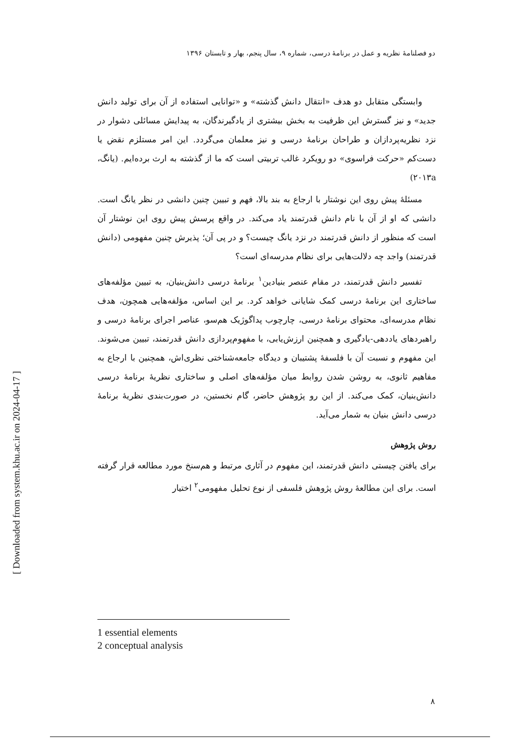[ Downloaded from system.khu.ac.ir on 2024-04-17 ]
دو فصلنامهٔ نظریه و عمل در برنامهٔ درسی، شماره ۹، سال پنجم، بهار و تابستان ۱۳۹۶
وابستگی متقابل دو هدف «انتقال دانش گذشته» و «توانایی استفاده از آن برای تولید دانش جدید» و نیز گسترش این ظرفیت به بخش بیشتری از یادگیرندگان، به پیدایش مسائلی دشوار در نزد نظریه‌پردازان و طراحان برنامهٔ درسی و نیز معلمان می‌گردد. این امر مستلزم نقض یا دست‌کم «حرکت فراسوی» دو رویکرد غالب تربیتی است که ما از گذشته به ارث برده‌ایم. (یانگ، ۲۰۱۳a)
مسئلهٔ پیش روی این نوشتار با ارجاع به بند بالا، فهم و تبیین چنین دانشی در نظر یانگ است. دانشی که او از آن با نام دانش قدرتمند یاد می‌کند. در واقع پرسش پیش روی این نوشتار آن است که منظور از دانش قدرتمند در نزد یانگ چیست؟ و در پی آن؛ پذیرش چنین مفهومی (دانش قدرتمند) واجد چه دلالت‌هایی برای نظام مدرسه‌ای است؟
تفسیر دانش قدرتمند، در مقام عنصر بنیادین<sup>۱</sup> برنامهٔ درسی دانش‌بنیان، به تبیین مؤلفه‌های ساختاری این برنامهٔ درسی کمک شایانی خواهد کرد. بر این اساس، مؤلفه‌هایی همچون، هدف نظام مدرسه‌ای، محتوای برنامهٔ درسی، چارچوب پداگوژیک هم‌سو، عناصر اجرای برنامهٔ درسی و راهبردهای یاددهی-یادگیری و همچنین ارزش‌یابی، با مفهوم‌پردازی دانش قدرتمند، تبیین می‌شوند. این مفهوم و نسبت آن با فلسفهٔ پشتیبان و دیدگاه جامعه‌شناختی نظری‌اش، همچنین با ارجاع به مفاهیم ثانوی، به روشن شدن روابط میان مؤلفه‌های اصلی و ساختاری نظریهٔ برنامهٔ درسی دانش‌بنیان، کمک می‌کند. از این رو پژوهش حاضر، گام نخستین، در صورت‌بندی نظریهٔ برنامهٔ درسی دانش بنیان به شمار می‌آید.
روش پژوهش
برای یافتن چیستی دانش قدرتمند، این مفهوم در آثاری مرتبط و هم‌سنخ مورد مطالعه قرار گرفته است. برای این مطالعهٔ روش پژوهش فلسفی از نوع تحلیل مفهومی<sup>۲</sup> اختیار
1 essential elements
2 conceptual analysis
۸